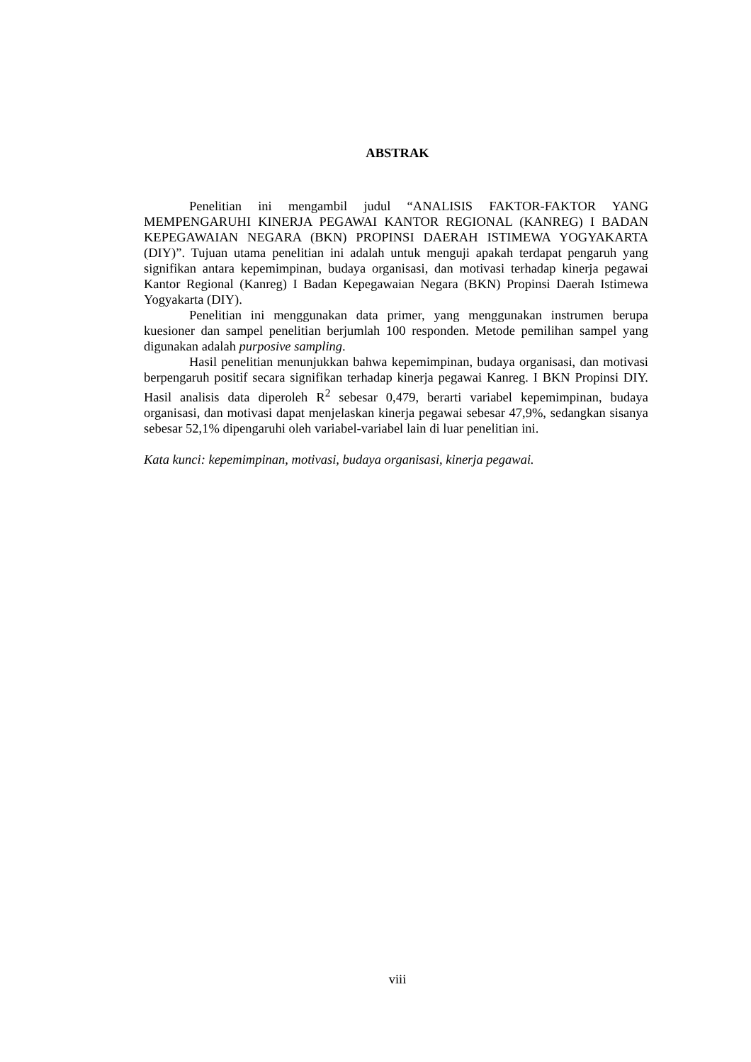ABSTRAK
Penelitian ini mengambil judul “ANALISIS FAKTOR-FAKTOR YANG MEMPENGARUHI KINERJA PEGAWAI KANTOR REGIONAL (KANREG) I BADAN KEPEGAWAIAN NEGARA (BKN) PROPINSI DAERAH ISTIMEWA YOGYAKARTA (DIY)”. Tujuan utama penelitian ini adalah untuk menguji apakah terdapat pengaruh yang signifikan antara kepemimpinan, budaya organisasi, dan motivasi terhadap kinerja pegawai Kantor Regional (Kanreg) I Badan Kepegawaian Negara (BKN) Propinsi Daerah Istimewa Yogyakarta (DIY).
Penelitian ini menggunakan data primer, yang menggunakan instrumen berupa kuesioner dan sampel penelitian berjumlah 100 responden. Metode pemilihan sampel yang digunakan adalah purposive sampling.
Hasil penelitian menunjukkan bahwa kepemimpinan, budaya organisasi, dan motivasi berpengaruh positif secara signifikan terhadap kinerja pegawai Kanreg. I BKN Propinsi DIY. Hasil analisis data diperoleh R<sup>2</sup> sebesar 0,479, berarti variabel kepemimpinan, budaya organisasi, dan motivasi dapat menjelaskan kinerja pegawai sebesar 47,9%, sedangkan sisanya sebesar 52,1% dipengaruhi oleh variabel-variabel lain di luar penelitian ini.
Kata kunci: kepemimpinan, motivasi, budaya organisasi, kinerja pegawai.
viii